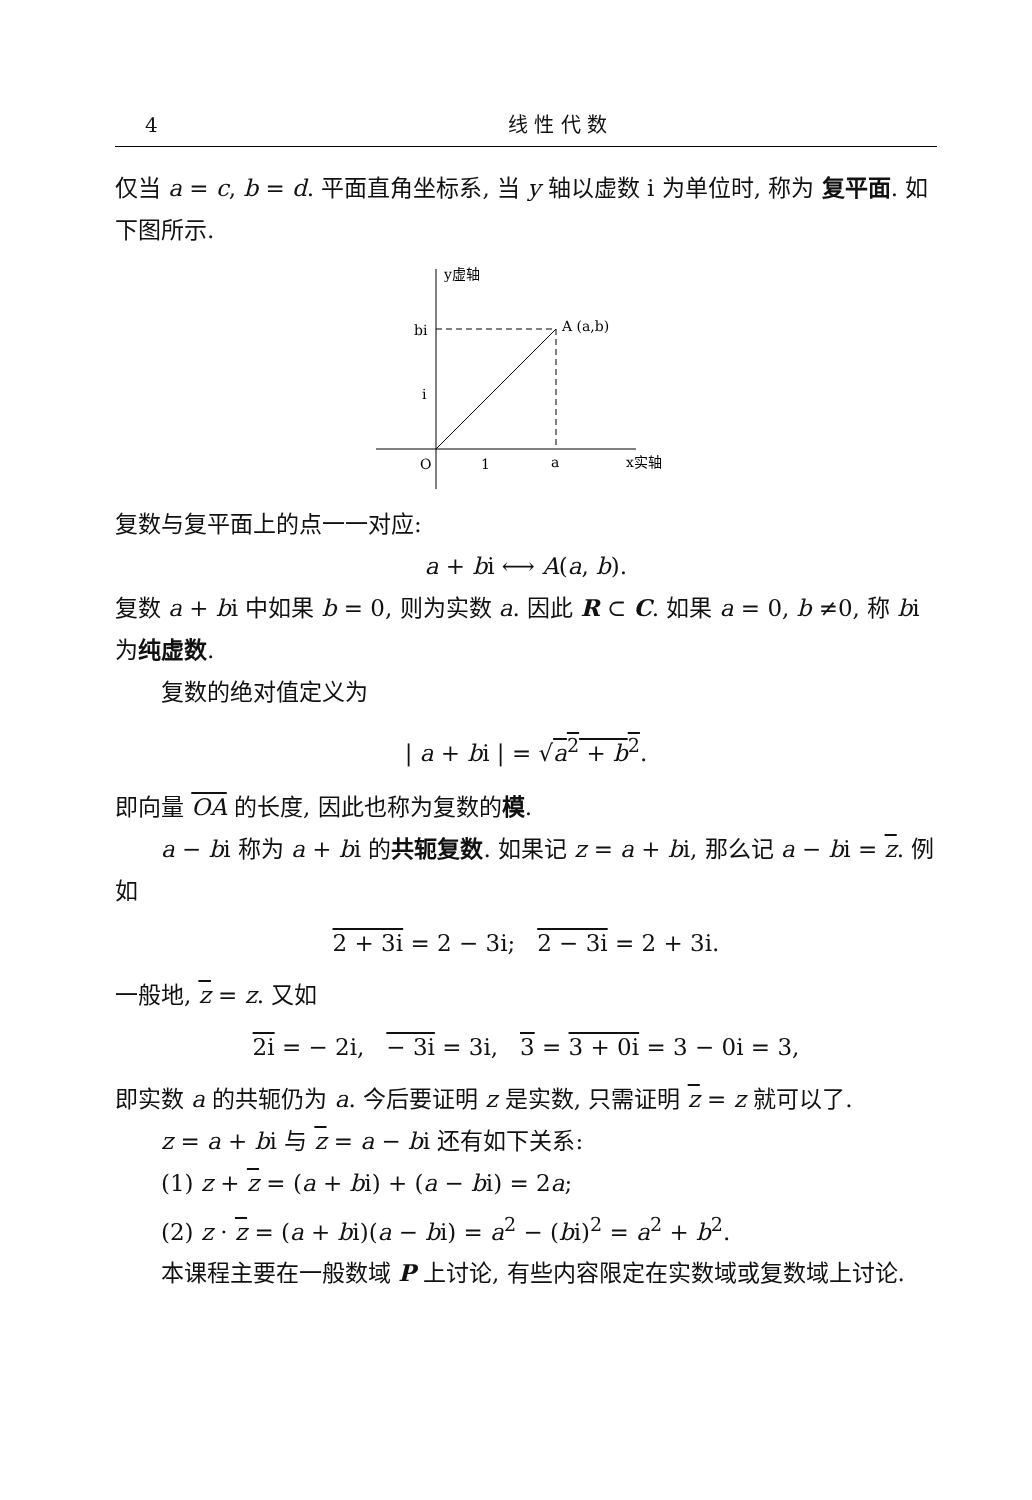4 线 性 代 数
仅当 a = c, b = d. 平面直角坐标系, 当 y 轴以虚数 i 为单位时, 称为 复平面. 如下图所示.
y虚轴
x实轴
bi
i
A (a,b)
O
1
a
复数与复平面上的点一一对应:
a + bi ⟷ A(a, b).
复数 a + bi 中如果 b = 0, 则为实数 a. 因此 R ⊂ C. 如果 a = 0, b ≠0, 称 bi 为纯虚数.
复数的绝对值定义为
| a + bi | = √a<sup>2</sup> + b<sup>2</sup>.
即向量 OA 的长度, 因此也称为复数的模.
a − bi 称为 a + bi 的共轭复数. 如果记 z = a + bi, 那么记 a − bi = z. 例如
2 + 3i = 2 − 3i; 2 − 3i = 2 + 3i.
一般地, z = z. 又如
2i = − 2i, − 3i = 3i, 3 = 3 + 0i = 3 − 0i = 3,
即实数 a 的共轭仍为 a. 今后要证明 z 是实数, 只需证明 z = z 就可以了.
z = a + bi 与 z = a − bi 还有如下关系:
(1) z + z = (a + bi) + (a − bi) = 2a;
(2) z · z = (a + bi)(a − bi) = a<sup>2</sup> − (bi)<sup>2</sup> = a<sup>2</sup> + b<sup>2</sup>.
本课程主要在一般数域 P 上讨论, 有些内容限定在实数域或复数域上讨论.